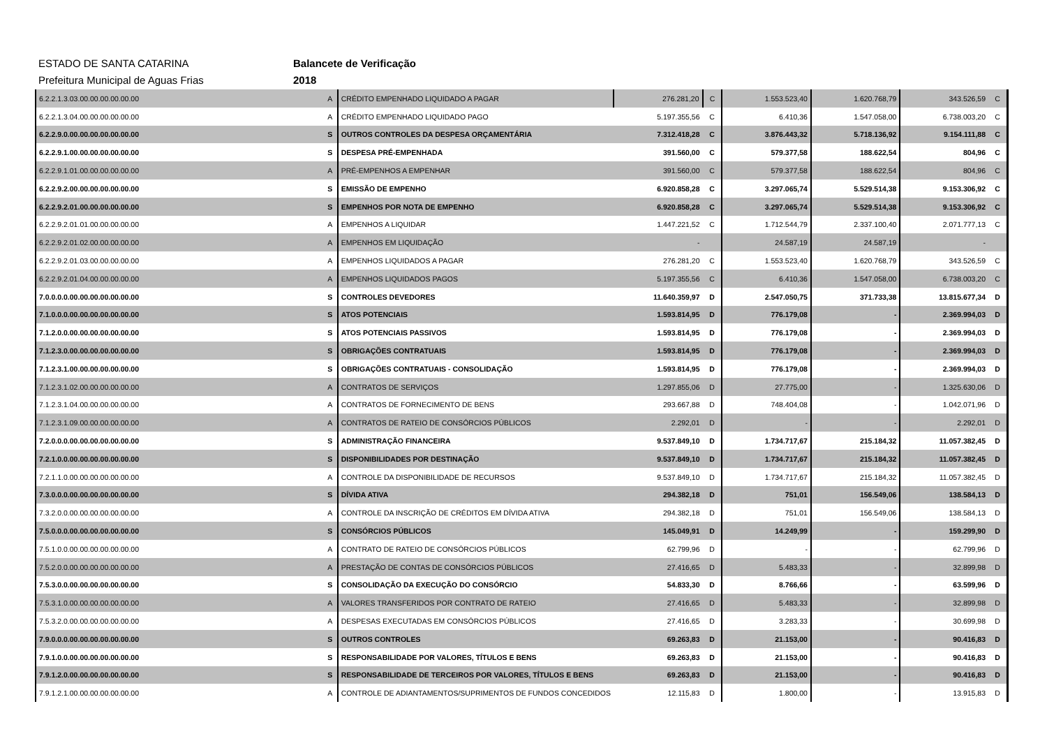ESTADO DE SANTA CATARINA Balancete de Verificação
Prefeitura Municipal de Aguas Frias 2018
| 6.2.2.1.3.03.00.00.00.00.00.00 | A | CRÉDITO EMPENHADO LIQUIDADO A PAGAR | 276.281,20 | C | 1.553.523,40 | 1.620.768,79 | 343.526,59 | C |
| 6.2.2.1.3.04.00.00.00.00.00.00 | A | CRÉDITO EMPENHADO LIQUIDADO PAGO | 5.197.355,56 | C | 6.410,36 | 1.547.058,00 | 6.738.003,20 | C |
| 6.2.2.9.0.00.00.00.00.00.00.00 | S | OUTROS CONTROLES DA DESPESA ORÇAMENTÁRIA | 7.312.418,28 | C | 3.876.443,32 | 5.718.136,92 | 9.154.111,88 | C |
| 6.2.2.9.1.00.00.00.00.00.00.00 | S | DESPESA PRÉ-EMPENHADA | 391.560,00 | C | 579.377,58 | 188.622,54 | 804,96 | C |
| 6.2.2.9.1.01.00.00.00.00.00.00 | A | PRÉ-EMPENHOS A EMPENHAR | 391.560,00 | C | 579.377,58 | 188.622,54 | 804,96 | C |
| 6.2.2.9.2.00.00.00.00.00.00.00 | S | EMISSÃO DE EMPENHO | 6.920.858,28 | C | 3.297.065,74 | 5.529.514,38 | 9.153.306,92 | C |
| 6.2.2.9.2.01.00.00.00.00.00.00 | S | EMPENHOS POR NOTA DE EMPENHO | 6.920.858,28 | C | 3.297.065,74 | 5.529.514,38 | 9.153.306,92 | C |
| 6.2.2.9.2.01.01.00.00.00.00.00 | A | EMPENHOS A LIQUIDAR | 1.447.221,52 | C | 1.712.544,79 | 2.337.100,40 | 2.071.777,13 | C |
| 6.2.2.9.2.01.02.00.00.00.00.00 | A | EMPENHOS EM LIQUIDAÇÃO | - | | 24.587,19 | 24.587,19 | - | |
| 6.2.2.9.2.01.03.00.00.00.00.00 | A | EMPENHOS LIQUIDADOS A PAGAR | 276.281,20 | C | 1.553.523,40 | 1.620.768,79 | 343.526,59 | C |
| 6.2.2.9.2.01.04.00.00.00.00.00 | A | EMPENHOS LIQUIDADOS PAGOS | 5.197.355,56 | C | 6.410,36 | 1.547.058,00 | 6.738.003,20 | C |
| 7.0.0.0.0.00.00.00.00.00.00.00 | S | CONTROLES DEVEDORES | 11.640.359,97 | D | 2.547.050,75 | 371.733,38 | 13.815.677,34 | D |
| 7.1.0.0.0.00.00.00.00.00.00.00 | S | ATOS POTENCIAIS | 1.593.814,95 | D | 776.179,08 | - | 2.369.994,03 | D |
| 7.1.2.0.0.00.00.00.00.00.00.00 | S | ATOS POTENCIAIS PASSIVOS | 1.593.814,95 | D | 776.179,08 | - | 2.369.994,03 | D |
| 7.1.2.3.0.00.00.00.00.00.00.00 | S | OBRIGAÇÕES CONTRATUAIS | 1.593.814,95 | D | 776.179,08 | - | 2.369.994,03 | D |
| 7.1.2.3.1.00.00.00.00.00.00.00 | S | OBRIGAÇÕES CONTRATUAIS - CONSOLIDAÇÃO | 1.593.814,95 | D | 776.179,08 | - | 2.369.994,03 | D |
| 7.1.2.3.1.02.00.00.00.00.00.00 | A | CONTRATOS DE SERVIÇOS | 1.297.855,06 | D | 27.775,00 | - | 1.325.630,06 | D |
| 7.1.2.3.1.04.00.00.00.00.00.00 | A | CONTRATOS DE FORNECIMENTO DE BENS | 293.667,88 | D | 748.404,08 | - | 1.042.071,96 | D |
| 7.1.2.3.1.09.00.00.00.00.00.00 | A | CONTRATOS DE RATEIO DE CONSÓRCIOS PÚBLICOS | 2.292,01 | D | - | - | 2.292,01 | D |
| 7.2.0.0.0.00.00.00.00.00.00.00 | S | ADMINISTRAÇÃO FINANCEIRA | 9.537.849,10 | D | 1.734.717,67 | 215.184,32 | 11.057.382,45 | D |
| 7.2.1.0.0.00.00.00.00.00.00.00 | S | DISPONIBILIDADES POR DESTINAÇÃO | 9.537.849,10 | D | 1.734.717,67 | 215.184,32 | 11.057.382,45 | D |
| 7.2.1.1.0.00.00.00.00.00.00.00 | A | CONTROLE DA DISPONIBILIDADE DE RECURSOS | 9.537.849,10 | D | 1.734.717,67 | 215.184,32 | 11.057.382,45 | D |
| 7.3.0.0.0.00.00.00.00.00.00.00 | S | DÍVIDA ATIVA | 294.382,18 | D | 751,01 | 156.549,06 | 138.584,13 | D |
| 7.3.2.0.0.00.00.00.00.00.00.00 | A | CONTROLE DA INSCRIÇÃO DE CRÉDITOS EM DÍVIDA ATIVA | 294.382,18 | D | 751,01 | 156.549,06 | 138.584,13 | D |
| 7.5.0.0.0.00.00.00.00.00.00.00 | S | CONSÓRCIOS PÚBLICOS | 145.049,91 | D | 14.249,99 | - | 159.299,90 | D |
| 7.5.1.0.0.00.00.00.00.00.00.00 | A | CONTRATO DE RATEIO DE CONSÓRCIOS PÚBLICOS | 62.799,96 | D | - | - | 62.799,96 | D |
| 7.5.2.0.0.00.00.00.00.00.00.00 | A | PRESTAÇÃO DE CONTAS DE CONSÓRCIOS PÚBLICOS | 27.416,65 | D | 5.483,33 | - | 32.899,98 | D |
| 7.5.3.0.0.00.00.00.00.00.00.00 | S | CONSOLIDAÇÃO DA EXECUÇÃO DO CONSÓRCIO | 54.833,30 | D | 8.766,66 | - | 63.599,96 | D |
| 7.5.3.1.0.00.00.00.00.00.00.00 | A | VALORES TRANSFERIDOS POR CONTRATO DE RATEIO | 27.416,65 | D | 5.483,33 | - | 32.899,98 | D |
| 7.5.3.2.0.00.00.00.00.00.00.00 | A | DESPESAS EXECUTADAS EM CONSÓRCIOS PÚBLICOS | 27.416,65 | D | 3.283,33 | - | 30.699,98 | D |
| 7.9.0.0.0.00.00.00.00.00.00.00 | S | OUTROS CONTROLES | 69.263,83 | D | 21.153,00 | - | 90.416,83 | D |
| 7.9.1.0.0.00.00.00.00.00.00.00 | S | RESPONSABILIDADE POR VALORES, TÍTULOS E BENS | 69.263,83 | D | 21.153,00 | - | 90.416,83 | D |
| 7.9.1.2.0.00.00.00.00.00.00.00 | S | RESPONSABILIDADE DE TERCEIROS POR VALORES, TÍTULOS E BENS | 69.263,83 | D | 21.153,00 | - | 90.416,83 | D |
| 7.9.1.2.1.00.00.00.00.00.00.00 | A | CONTROLE DE ADIANTAMENTOS/SUPRIMENTOS DE FUNDOS CONCEDIDOS | 12.115,83 | D | 1.800,00 | - | 13.915,83 | D |